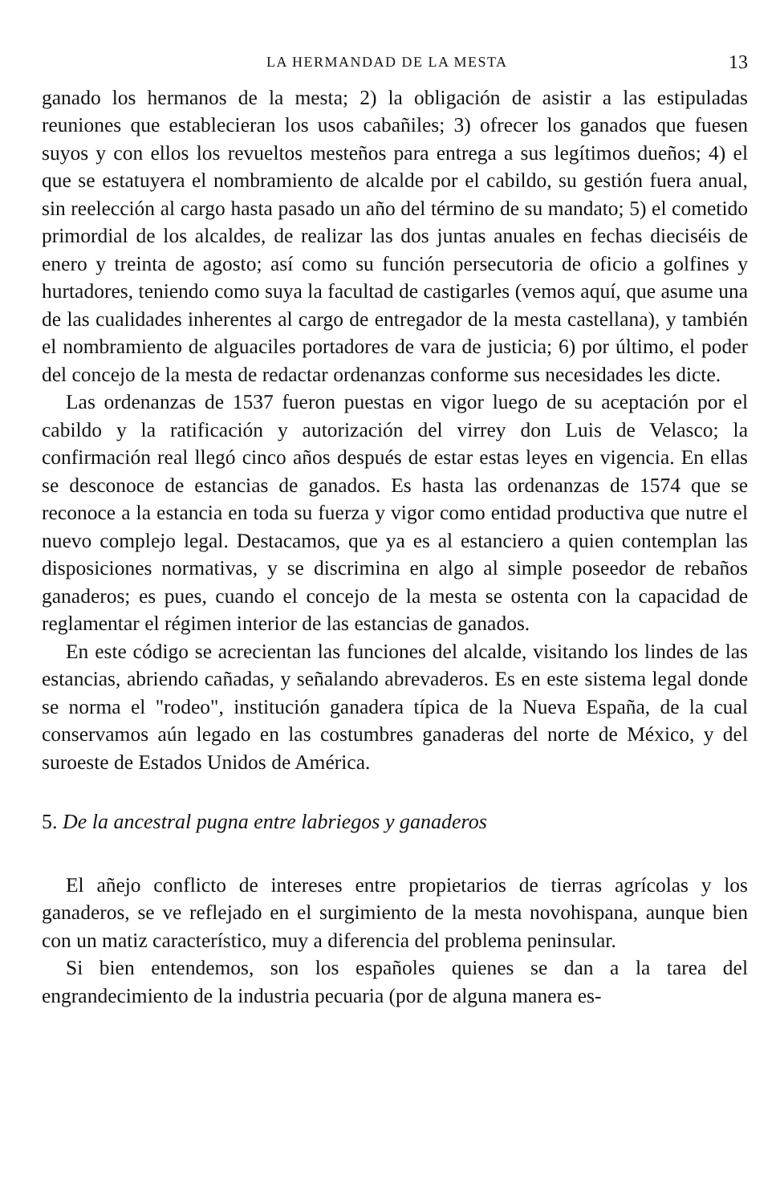LA HERMANDAD DE LA MESTA 13
ganado los hermanos de la mesta; 2) la obligación de asistir a las estipuladas reuniones que establecieran los usos cabañiles; 3) ofrecer los ganados que fuesen suyos y con ellos los revueltos mesteños para entrega a sus legítimos dueños; 4) el que se estatuyera el nombramiento de alcalde por el cabildo, su gestión fuera anual, sin reelección al cargo hasta pasado un año del término de su mandato; 5) el cometido primordial de los alcaldes, de realizar las dos juntas anuales en fechas dieciséis de enero y treinta de agosto; así como su función persecutoria de oficio a golfines y hurtadores, teniendo como suya la facultad de castigarles (vemos aquí, que asume una de las cualidades inherentes al cargo de entregador de la mesta castellana), y también el nombramiento de alguaciles portadores de vara de justicia; 6) por último, el poder del concejo de la mesta de redactar ordenanzas conforme sus necesidades les dicte.
Las ordenanzas de 1537 fueron puestas en vigor luego de su aceptación por el cabildo y la ratificación y autorización del virrey don Luis de Velasco; la confirmación real llegó cinco años después de estar estas leyes en vigencia. En ellas se desconoce de estancias de ganados. Es hasta las ordenanzas de 1574 que se reconoce a la estancia en toda su fuerza y vigor como entidad productiva que nutre el nuevo complejo legal. Destacamos, que ya es al estanciero a quien contemplan las disposiciones normativas, y se discrimina en algo al simple poseedor de rebaños ganaderos; es pues, cuando el concejo de la mesta se ostenta con la capacidad de reglamentar el régimen interior de las estancias de ganados.
En este código se acrecientan las funciones del alcalde, visitando los lindes de las estancias, abriendo cañadas, y señalando abrevaderos. Es en este sistema legal donde se norma el "rodeo", institución ganadera típica de la Nueva España, de la cual conservamos aún legado en las costumbres ganaderas del norte de México, y del suroeste de Estados Unidos de América.
5. De la ancestral pugna entre labriegos y ganaderos
El añejo conflicto de intereses entre propietarios de tierras agrícolas y los ganaderos, se ve reflejado en el surgimiento de la mesta novohispana, aunque bien con un matiz característico, muy a diferencia del problema peninsular.
Si bien entendemos, son los españoles quienes se dan a la tarea del engrandecimiento de la industria pecuaria (por de alguna manera es-